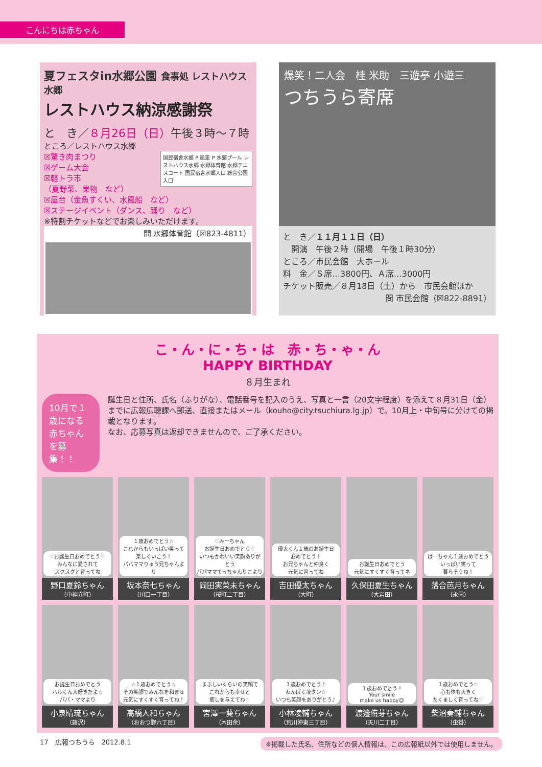こんにちは赤ちゃん
夏フェスタin水郷公園 食事処 レストハウス水郷
レストハウス納涼感謝祭
と　き／８月26日（日）午後３時～７時
ところ／レストハウス水郷
国民宿舎水郷 P 風車 P 水郷プール レストハウス水郷 水郷体育館 水郷テニスコート 国民宿舎水郷入口 総合公園入口
☒驚き肉まつり
☒ゲーム大会
☒軽トラ市
（夏野菜、果物　など）
☒屋台（金魚すくい、水風船　など）
☒ステージイベント（ダンス、踊り　など）
※特割チケットなどでお楽しみいただけます。
問 水郷体育館（☒823-4811）
爆笑！二人会　桂 米助　三遊亭 小遊三
つちうら寄席
と　き／１１月１１日（日）
　開演　午後２時（開場　午後１時30分）
ところ／市民会館　大ホール
料　金／Ｓ席…3800円、Ａ席…3000円
チケット販売／８月18日（土）から　市民会館ほか
問 市民会館（☒822-8891）
こ・ん・に・ち・は　赤・ち・ゃ・ん
HAPPY BIRTHDAY
８月生まれ
10月で１歳になる
赤ちゃんを募集！！
誕生日と住所、氏名（ふりがな）、電話番号を記入のうえ、写真と一言（20文字程度）を添えて８月31日（金）までに広報広聴課へ郵送、直接またはメール（kouho@city.tsuchiura.lg.jp）で。10月上・中旬号に分けての掲載となります。
なお、応募写真は返却できませんので、ご了承ください。
♡お誕生日おめでとう♡
みんなに愛されて
スクスクと育ってね
野口夏鈴ちゃん
（中神立町）
１歳おめでとう☆
これからもいっぱい笑って
楽しくいこう！
パパママりゅう兄ちゃんより
坂本奈七ちゃん
（川口一丁目）
♡みーちゃん
お誕生日おめでとう♡
いつもかわいい笑顔ありがとう
パパママてっちゃんりこより
岡田実菜未ちゃん
（桜町二丁目）
優太くん１歳のお誕生日
おめでとう！
お兄ちゃんと仲良く
元気に育ってね
吉田優太ちゃん
（大町）
お誕生日おめでとう
元気にすくすく育ってネ
久保田夏生ちゃん
（大岩田）
はーちゃん１歳おめでとう
いっぱい笑って
暮らそうね！
落合芭月ちゃん
（永国）
お誕生日おめでとう
ハルくん大好きだよ☆
パパ・ママより
小泉晴琉ちゃん
（藤沢）
☆１歳おめでとう☆
その笑顔でみんなを和ませ
元気にすくすく育ってね！
高橋人和ちゃん
（おおつ野六丁目）
まぶしいくらいの笑顔で
これからも幸せと
癒しを与えてね♡
宮澤一葵ちゃん
（木田余）
１歳おめでとう！
わんぱく凌タン☆
いつも笑顔をありがとう♪
小林凌輔ちゃん
（荒川沖東三丁目）
１歳おめでとう！
Your smile
make us happy☺
渡邉侑芽ちゃん
（天川二丁目）
１歳おめでとう♡
心も体も大きく
たくましく育ってね♡
柴沼奏輔ちゃん
（虫掛）
17　広報つちうら　2012.8.1 ※掲載した氏名、住所などの個人情報は、この広報紙以外では使用しません。